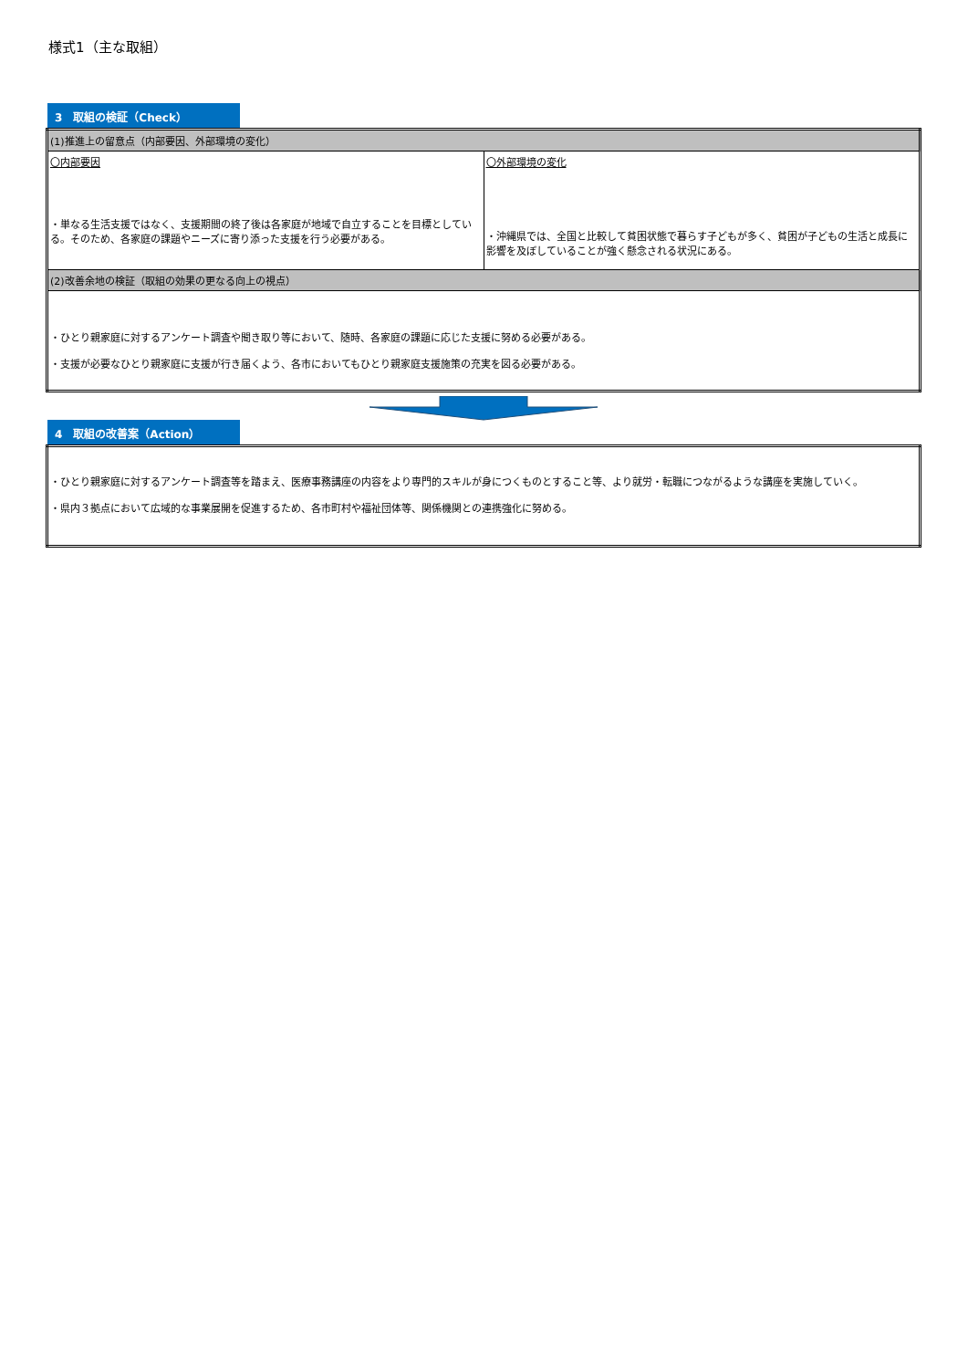様式1（主な取組）
3　取組の検証（Check）
| (1)推進上の留意点（内部要因、外部環境の変化） | |
| 〇内部要因 ・単なる生活支援ではなく、支援期間の終了後は各家庭が地域で自立することを目標としている。そのため、各家庭の課題やニーズに寄り添った支援を行う必要がある。 | 〇外部環境の変化 ・沖縄県では、全国と比較して貧困状態で暮らす子どもが多く、貧困が子どもの生活と成長に影響を及ぼしていることが強く懸念される状況にある。 |
| (2)改善余地の検証（取組の効果の更なる向上の視点） | |
| ・ひとり親家庭に対するアンケート調査や聞き取り等において、随時、各家庭の課題に応じた支援に努める必要がある。 ・支援が必要なひとり親家庭に支援が行き届くよう、各市においてもひとり親家庭支援施策の充実を図る必要がある。 | |
4　取組の改善案（Action）
| ・ひとり親家庭に対するアンケート調査等を踏まえ、医療事務講座の内容をより専門的スキルが身につくものとすること等、より就労・転職につながるような講座を実施していく。 ・県内３拠点において広域的な事業展開を促進するため、各市町村や福祉団体等、関係機関との連携強化に努める。 |